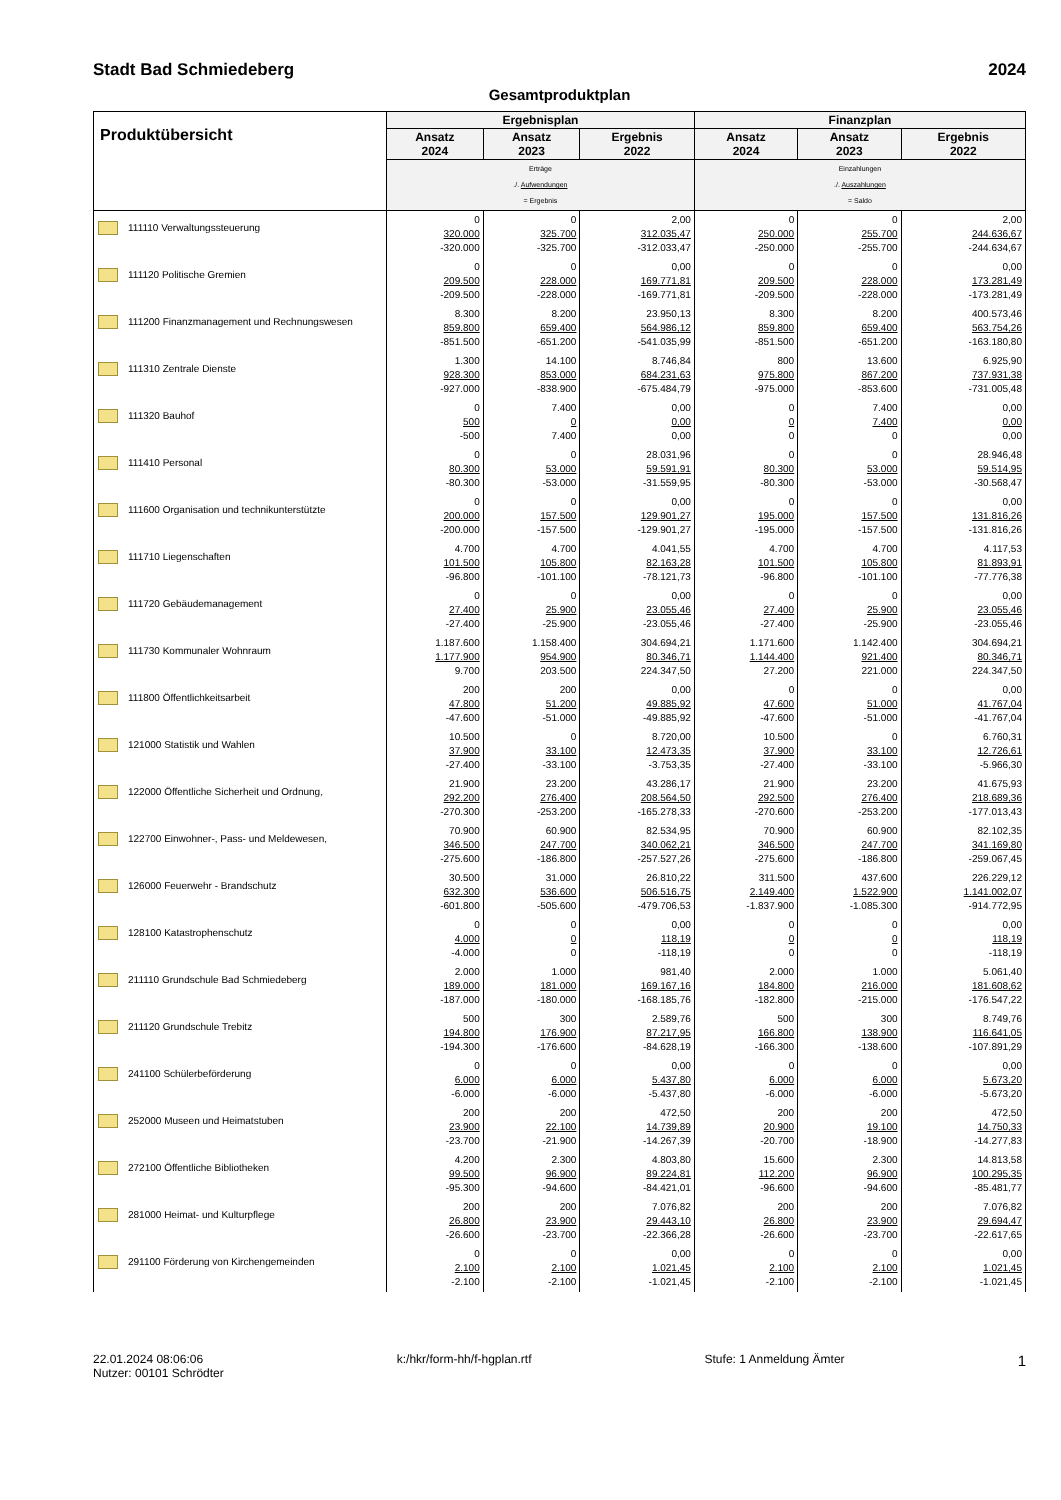Stadt Bad Schmiedeberg 2024
Gesamtproduktplan
| Produktübersicht | Ergebnisplan | | | Finanzplan | | |
| --- | --- | --- | --- | --- | --- | --- |
| | Ansatz 2024 | Ansatz 2023 | Ergebnis 2022 | Ansatz 2024 | Ansatz 2023 | Ergebnis 2022 |
| | Erträge ./. Aufwendungen = Ergebnis | | | Einzahlungen ./. Auszahlungen = Saldo | | |
| 111110 Verwaltungssteuerung | 0 320.000 -320.000 | 0 325.700 -325.700 | 2,00 312.035,47 -312.033,47 | 0 250.000 -250.000 | 0 255.700 -255.700 | 2,00 244.636,67 -244.634,67 |
| 111120 Politische Gremien | 0 209.500 -209.500 | 0 228.000 -228.000 | 0,00 169.771,81 -169.771,81 | 0 209.500 -209.500 | 0 228.000 -228.000 | 0,00 173.281,49 -173.281,49 |
| 111200 Finanzmanagement und Rechnungswesen | 8.300 859.800 -851.500 | 8.200 659.400 -651.200 | 23.950,13 564.986,12 -541.035,99 | 8.300 859.800 -851.500 | 8.200 659.400 -651.200 | 400.573,46 563.754,26 -163.180,80 |
| 111310 Zentrale Dienste | 1.300 928.300 -927.000 | 14.100 853.000 -838.900 | 8.746,84 684.231,63 -675.484,79 | 800 975.800 -975.000 | 13.600 867.200 -853.600 | 6.925,90 737.931,38 -731.005,48 |
| 111320 Bauhof | 0 500 -500 | 7.400 0 7.400 | 0,00 0,00 0,00 | 0 0 0 | 7.400 7.400 0 | 0,00 0,00 0,00 |
| 111410 Personal | 0 80.300 -80.300 | 0 53.000 -53.000 | 28.031,96 59.591,91 -31.559,95 | 0 80.300 -80.300 | 0 53.000 -53.000 | 28.946,48 59.514,95 -30.568,47 |
| 111600 Organisation und technikunterstützte | 0 200.000 -200.000 | 0 157.500 -157.500 | 0,00 129.901,27 -129.901,27 | 0 195.000 -195.000 | 0 157.500 -157.500 | 0,00 131.816,26 -131.816,26 |
| 111710 Liegenschaften | 4.700 101.500 -96.800 | 4.700 105.800 -101.100 | 4.041,55 82.163,28 -78.121,73 | 4.700 101.500 -96.800 | 4.700 105.800 -101.100 | 4.117,53 81.893,91 -77.776,38 |
| 111720 Gebäudemanagement | 0 27.400 -27.400 | 0 25.900 -25.900 | 0,00 23.055,46 -23.055,46 | 0 27.400 -27.400 | 0 25.900 -25.900 | 0,00 23.055,46 -23.055,46 |
| 111730 Kommunaler Wohnraum | 1.187.600 1.177.900 9.700 | 1.158.400 954.900 203.500 | 304.694,21 80.346,71 224.347,50 | 1.171.600 1.144.400 27.200 | 1.142.400 921.400 221.000 | 304.694,21 80.346,71 224.347,50 |
| 111800 Öffentlichkeitsarbeit | 200 47.800 -47.600 | 200 51.200 -51.000 | 0,00 49.885,92 -49.885,92 | 0 47.600 -47.600 | 0 51.000 -51.000 | 0,00 41.767,04 -41.767,04 |
| 121000 Statistik und Wahlen | 10.500 37.900 -27.400 | 0 33.100 -33.100 | 8.720,00 12.473,35 -3.753,35 | 10.500 37.900 -27.400 | 0 33.100 -33.100 | 6.760,31 12.726,61 -5.966,30 |
| 122000 Öffentliche Sicherheit und Ordnung, | 21.900 292.200 -270.300 | 23.200 276.400 -253.200 | 43.286,17 208.564,50 -165.278,33 | 21.900 292.500 -270.600 | 23.200 276.400 -253.200 | 41.675,93 218.689,36 -177.013,43 |
| 122700 Einwohner-, Pass- und Meldewesen, | 70.900 346.500 -275.600 | 60.900 247.700 -186.800 | 82.534,95 340.062,21 -257.527,26 | 70.900 346.500 -275.600 | 60.900 247.700 -186.800 | 82.102,35 341.169,80 -259.067,45 |
| 126000 Feuerwehr - Brandschutz | 30.500 632.300 -601.800 | 31.000 536.600 -505.600 | 26.810,22 506.516,75 -479.706,53 | 311.500 2.149.400 -1.837.900 | 437.600 1.522.900 -1.085.300 | 226.229,12 1.141.002,07 -914.772,95 |
| 128100 Katastrophenschutz | 0 4.000 -4.000 | 0 0 0 | 0,00 118,19 -118,19 | 0 0 0 | 0 0 0 | 0,00 118,19 -118,19 |
| 211110 Grundschule Bad Schmiedeberg | 2.000 189.000 -187.000 | 1.000 181.000 -180.000 | 981,40 169.167,16 -168.185,76 | 2.000 184.800 -182.800 | 1.000 216.000 -215.000 | 5.061,40 181.608,62 -176.547,22 |
| 211120 Grundschule Trebitz | 500 194.800 -194.300 | 300 176.900 -176.600 | 2.589,76 87.217,95 -84.628,19 | 500 166.800 -166.300 | 300 138.900 -138.600 | 8.749,76 116.641,05 -107.891,29 |
| 241100 Schülerbeförderung | 0 6.000 -6.000 | 0 6.000 -6.000 | 0,00 5.437,80 -5.437,80 | 0 6.000 -6.000 | 0 6.000 -6.000 | 0,00 5.673,20 -5.673,20 |
| 252000 Museen und Heimatstuben | 200 23.900 -23.700 | 200 22.100 -21.900 | 472,50 14.739,89 -14.267,39 | 200 20.900 -20.700 | 200 19.100 -18.900 | 472,50 14.750,33 -14.277,83 |
| 272100 Öffentliche Bibliotheken | 4.200 99.500 -95.300 | 2.300 96.900 -94.600 | 4.803,80 89.224,81 -84.421,01 | 15.600 112.200 -96.600 | 2.300 96.900 -94.600 | 14.813,58 100.295,35 -85.481,77 |
| 281000 Heimat- und Kulturpflege | 200 26.800 -26.600 | 200 23.900 -23.700 | 7.076,82 29.443,10 -22.366,28 | 200 26.800 -26.600 | 200 23.900 -23.700 | 7.076,82 29.694,47 -22.617,65 |
| 291100 Förderung von Kirchengemeinden | 0 2.100 -2.100 | 0 2.100 -2.100 | 0,00 1.021,45 -1.021,45 | 0 2.100 -2.100 | 0 2.100 -2.100 | 0,00 1.021,45 -1.021,45 |
22.01.2024 08:06:06
Nutzer: 00101 Schrödter
k:/hkr/form-hh/f-hgplan.rtf Stufe: 1 Anmeldung Ämter
1